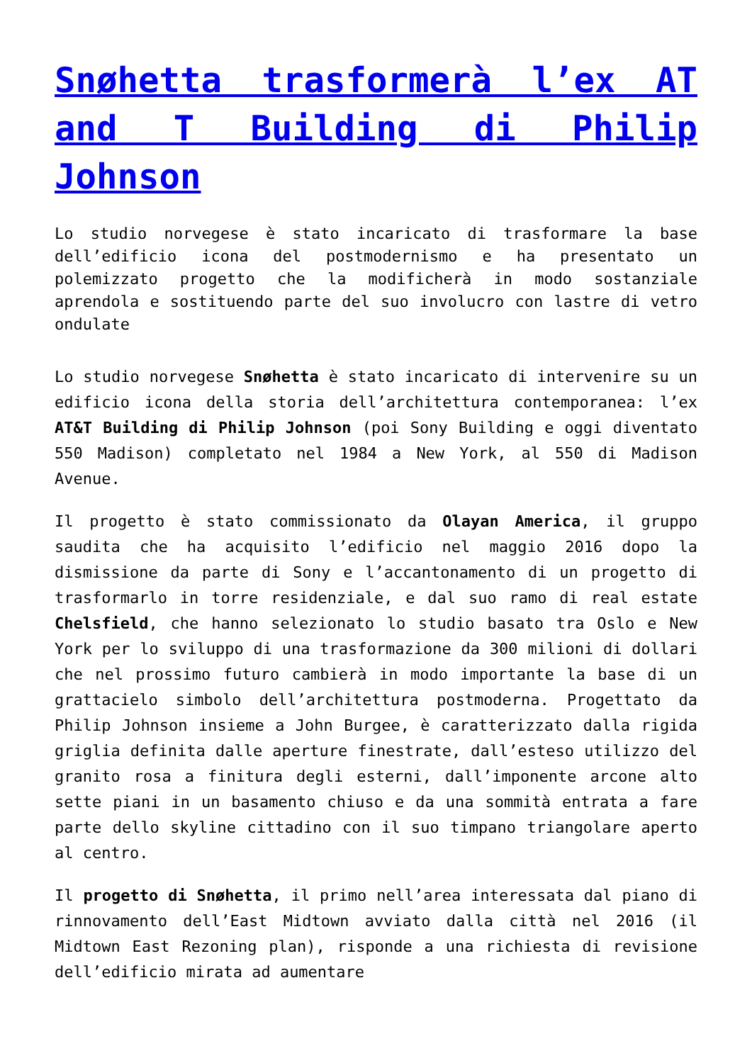Snøhetta trasformerà l’ex AT and T Building di Philip Johnson
Lo studio norvegese è stato incaricato di trasformare la base dell’edificio icona del postmodernismo e ha presentato un polemizzato progetto che la modificherà in modo sostanziale aprendola e sostituendo parte del suo involucro con lastre di vetro ondulate
Lo studio norvegese Snøhetta è stato incaricato di intervenire su un edificio icona della storia dell’architettura contemporanea: l’ex AT&T Building di Philip Johnson (poi Sony Building e oggi diventato 550 Madison) completato nel 1984 a New York, al 550 di Madison Avenue.
Il progetto è stato commissionato da Olayan America, il gruppo saudita che ha acquisito l’edificio nel maggio 2016 dopo la dismissione da parte di Sony e l’accantonamento di un progetto di trasformarlo in torre residenziale, e dal suo ramo di real estate Chelsfield, che hanno selezionato lo studio basato tra Oslo e New York per lo sviluppo di una trasformazione da 300 milioni di dollari che nel prossimo futuro cambierà in modo importante la base di un grattacielo simbolo dell’architettura postmoderna. Progettato da Philip Johnson insieme a John Burgee, è caratterizzato dalla rigida griglia definita dalle aperture finestrate, dall’esteso utilizzo del granito rosa a finitura degli esterni, dall’imponente arcone alto sette piani in un basamento chiuso e da una sommità entrata a fare parte dello skyline cittadino con il suo timpano triangolare aperto al centro.
Il progetto di Snøhetta, il primo nell’area interessata dal piano di rinnovamento dell’East Midtown avviato dalla città nel 2016 (il Midtown East Rezoning plan), risponde a una richiesta di revisione dell’edificio mirata ad aumentare